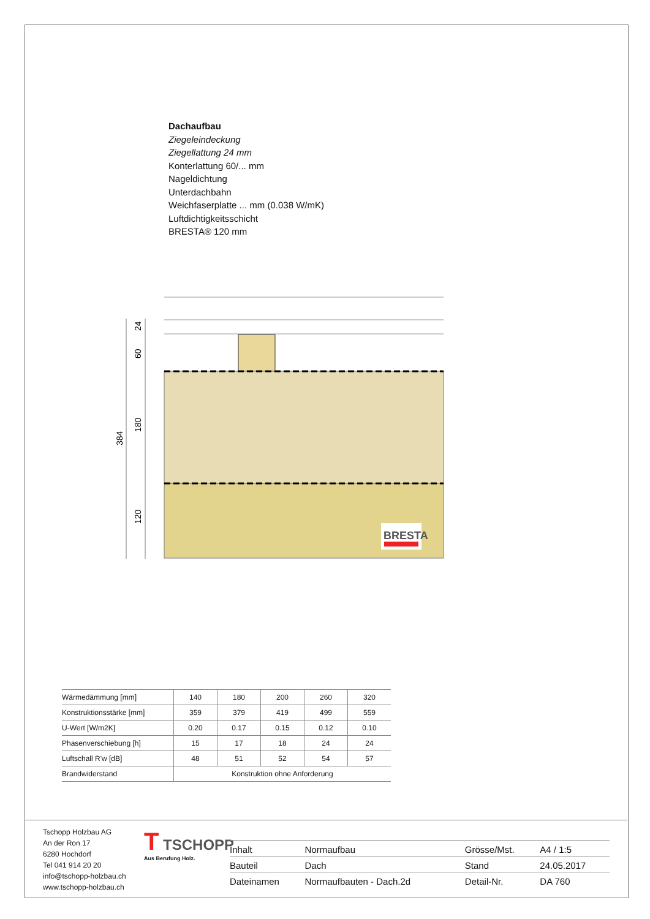Dachaufbau
Ziegeleindeckung
Ziegellattung 24 mm
Konterlattung 60/... mm
Nageldichtung
Unterdachbahn
Weichfaserplatte ... mm (0.038 W/mK)
Luftdichtigkeitsschicht
BRESTA® 120 mm
24
60
180
120
384
BRESTA
| Wärmedämmung [mm] | 140 | 180 | 200 | 260 | 320 |
| Konstruktionsstärke [mm] | 359 | 379 | 419 | 499 | 559 |
| U-Wert [W/m2K] | 0.20 | 0.17 | 0.15 | 0.12 | 0.10 |
| Phasenverschiebung [h] | 15 | 17 | 18 | 24 | 24 |
| Luftschall R'w [dB] | 48 | 51 | 52 | 54 | 57 |
| Brandwiderstand | Konstruktion ohne Anforderung | | | | |
Tschopp Holzbau AG
An der Ron 17
6280 Hochdorf
Tel 041 914 20 20
info@tschopp-holzbau.ch
www.tschopp-holzbau.ch
T TSCHOPP
Aus Berufung Holz.
| Inhalt | Normaufbau | Grösse/Mst. | A4 / 1:5 |
| Bauteil | Dach | Stand | 24.05.2017 |
| Dateinamen | Normaufbauten - Dach.2d | Detail-Nr. | DA 760 |